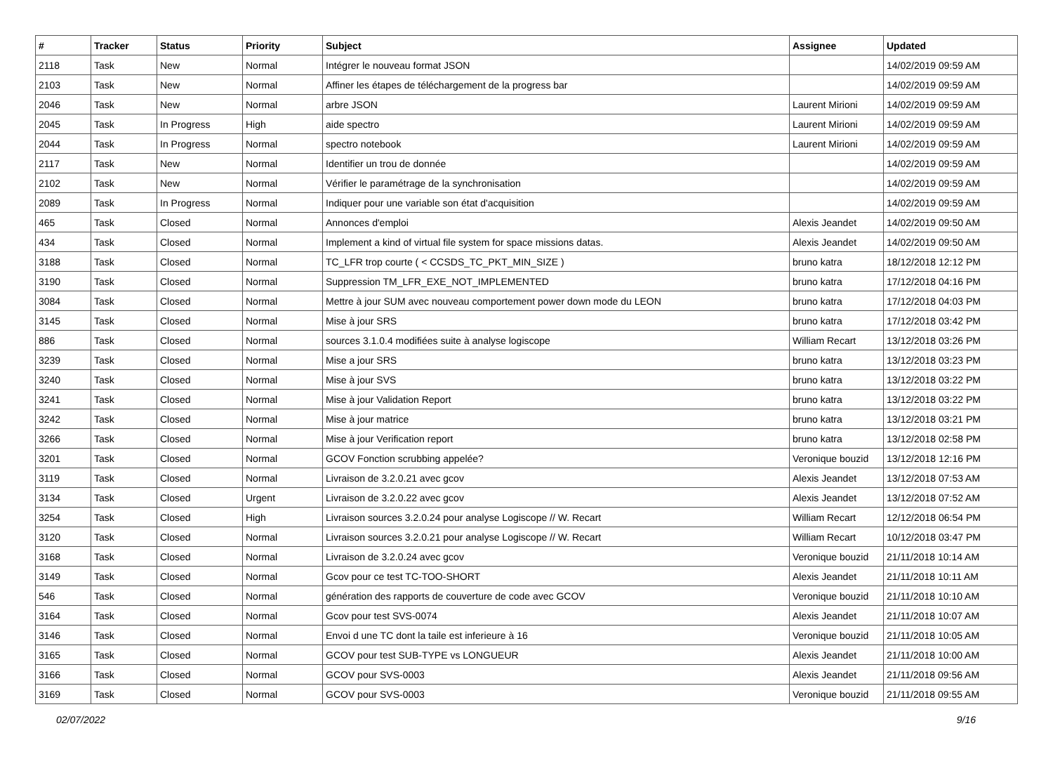| # | Tracker | Status | Priority | Subject | Assignee | Updated |
| --- | --- | --- | --- | --- | --- | --- |
| 2118 | Task | New | Normal | Intégrer le nouveau format JSON | | 14/02/2019 09:59 AM |
| 2103 | Task | New | Normal | Affiner les étapes de téléchargement de la progress bar | | 14/02/2019 09:59 AM |
| 2046 | Task | New | Normal | arbre JSON | Laurent Mirioni | 14/02/2019 09:59 AM |
| 2045 | Task | In Progress | High | aide spectro | Laurent Mirioni | 14/02/2019 09:59 AM |
| 2044 | Task | In Progress | Normal | spectro notebook | Laurent Mirioni | 14/02/2019 09:59 AM |
| 2117 | Task | New | Normal | Identifier un trou de donnée | | 14/02/2019 09:59 AM |
| 2102 | Task | New | Normal | Vérifier le paramétrage de la synchronisation | | 14/02/2019 09:59 AM |
| 2089 | Task | In Progress | Normal | Indiquer pour une variable son état d'acquisition | | 14/02/2019 09:59 AM |
| 465 | Task | Closed | Normal | Annonces d'emploi | Alexis Jeandet | 14/02/2019 09:50 AM |
| 434 | Task | Closed | Normal | Implement a kind of virtual file system for space missions datas. | Alexis Jeandet | 14/02/2019 09:50 AM |
| 3188 | Task | Closed | Normal | TC_LFR trop courte ( < CCSDS_TC_PKT_MIN_SIZE ) | bruno katra | 18/12/2018 12:12 PM |
| 3190 | Task | Closed | Normal | Suppression TM_LFR_EXE_NOT_IMPLEMENTED | bruno katra | 17/12/2018 04:16 PM |
| 3084 | Task | Closed | Normal | Mettre à jour SUM avec nouveau comportement power down mode du LEON | bruno katra | 17/12/2018 04:03 PM |
| 3145 | Task | Closed | Normal | Mise à jour SRS | bruno katra | 17/12/2018 03:42 PM |
| 886 | Task | Closed | Normal | sources 3.1.0.4 modifiées suite à analyse logiscope | William Recart | 13/12/2018 03:26 PM |
| 3239 | Task | Closed | Normal | Mise a jour SRS | bruno katra | 13/12/2018 03:23 PM |
| 3240 | Task | Closed | Normal | Mise à jour SVS | bruno katra | 13/12/2018 03:22 PM |
| 3241 | Task | Closed | Normal | Mise à jour Validation Report | bruno katra | 13/12/2018 03:22 PM |
| 3242 | Task | Closed | Normal | Mise à jour matrice | bruno katra | 13/12/2018 03:21 PM |
| 3266 | Task | Closed | Normal | Mise à jour Verification report | bruno katra | 13/12/2018 02:58 PM |
| 3201 | Task | Closed | Normal | GCOV Fonction scrubbing appelée? | Veronique bouzid | 13/12/2018 12:16 PM |
| 3119 | Task | Closed | Normal | Livraison de 3.2.0.21 avec gcov | Alexis Jeandet | 13/12/2018 07:53 AM |
| 3134 | Task | Closed | Urgent | Livraison de 3.2.0.22 avec gcov | Alexis Jeandet | 13/12/2018 07:52 AM |
| 3254 | Task | Closed | High | Livraison sources 3.2.0.24 pour analyse Logiscope // W. Recart | William Recart | 12/12/2018 06:54 PM |
| 3120 | Task | Closed | Normal | Livraison sources 3.2.0.21 pour analyse Logiscope // W. Recart | William Recart | 10/12/2018 03:47 PM |
| 3168 | Task | Closed | Normal | Livraison de 3.2.0.24 avec gcov | Veronique bouzid | 21/11/2018 10:14 AM |
| 3149 | Task | Closed | Normal | Gcov pour ce test TC-TOO-SHORT | Alexis Jeandet | 21/11/2018 10:11 AM |
| 546 | Task | Closed | Normal | génération des rapports de couverture de code avec GCOV | Veronique bouzid | 21/11/2018 10:10 AM |
| 3164 | Task | Closed | Normal | Gcov pour test SVS-0074 | Alexis Jeandet | 21/11/2018 10:07 AM |
| 3146 | Task | Closed | Normal | Envoi d une TC dont la taile est inferieure à 16 | Veronique bouzid | 21/11/2018 10:05 AM |
| 3165 | Task | Closed | Normal | GCOV pour test SUB-TYPE vs LONGUEUR | Alexis Jeandet | 21/11/2018 10:00 AM |
| 3166 | Task | Closed | Normal | GCOV pour SVS-0003 | Alexis Jeandet | 21/11/2018 09:56 AM |
| 3169 | Task | Closed | Normal | GCOV pour SVS-0003 | Veronique bouzid | 21/11/2018 09:55 AM |
02/07/2022 9/16